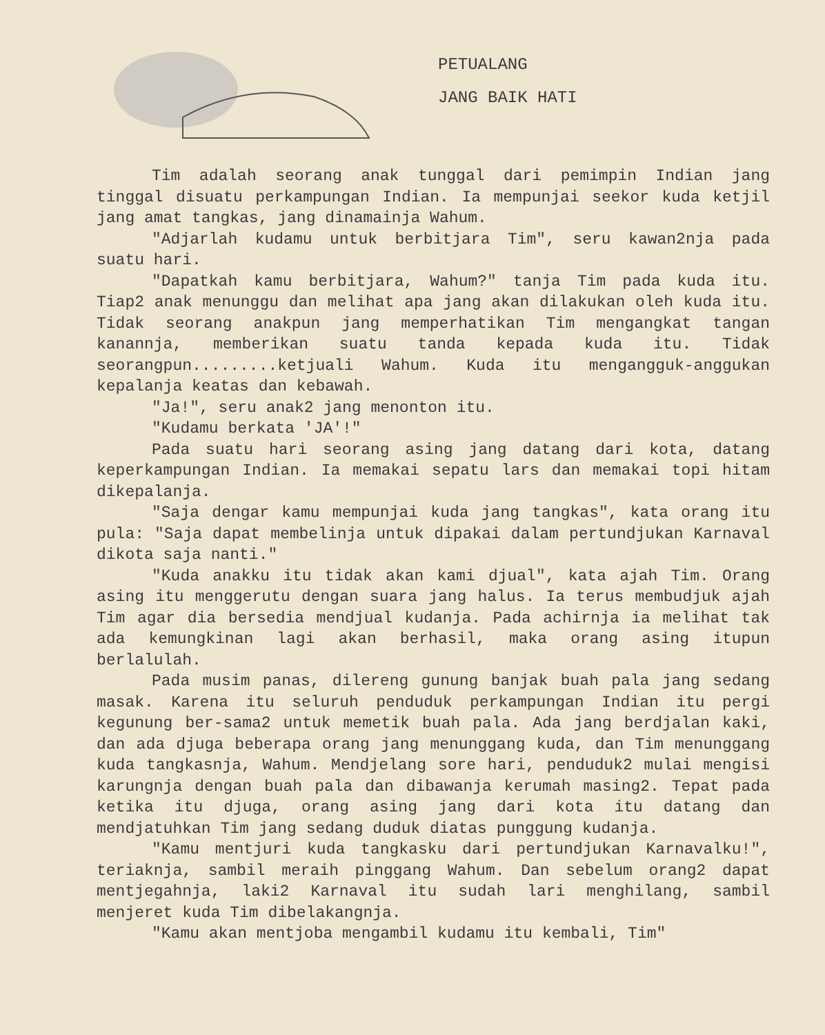PETUALANG
JANG BAIK HATI
Tim adalah seorang anak tunggal dari pemimpin Indian jang tinggal disuatu perkampungan Indian. Ia mempunjai seekor kuda ketjil jang amat tangkas, jang dinamainja Wahum.
"Adjarlah kudamu untuk berbitjara Tim", seru kawan2nja pada suatu hari.
"Dapatkah kamu berbitjara, Wahum?" tanja Tim pada kuda itu. Tiap2 anak menunggu dan melihat apa jang akan dilakukan oleh kuda itu. Tidak seorang anakpun jang memperhatikan Tim mengangkat tangan kanannja, memberikan suatu tanda kepada kuda itu. Tidak seorangpun.........ketjuali Wahum. Kuda itu mengangguk-anggukan kepalanja keatas dan kebawah.
"Ja!", seru anak2 jang menonton itu.
"Kudamu berkata 'JA'!"
Pada suatu hari seorang asing jang datang dari kota, datang keperkampungan Indian. Ia memakai sepatu lars dan memakai topi hitam dikepalanja.
"Saja dengar kamu mempunjai kuda jang tangkas", kata orang itu pula: "Saja dapat membelinja untuk dipakai dalam pertundjukan Karnaval dikota saja nanti."
"Kuda anakku itu tidak akan kami djual", kata ajah Tim. Orang asing itu menggerutu dengan suara jang halus. Ia terus membudjuk ajah Tim agar dia bersedia mendjual kudanja. Pada achirnja ia melihat tak ada kemungkinan lagi akan berhasil, maka orang asing itupun berlalulah.
Pada musim panas, dilereng gunung banjak buah pala jang sedang masak. Karena itu seluruh penduduk perkampungan Indian itu pergi kegunung ber-sama2 untuk memetik buah pala. Ada jang berdjalan kaki, dan ada djuga beberapa orang jang menunggang kuda, dan Tim menunggang kuda tangkasnja, Wahum. Mendjelang sore hari, penduduk2 mulai mengisi karungnja dengan buah pala dan dibawanja kerumah masing2. Tepat pada ketika itu djuga, orang asing jang dari kota itu datang dan mendjatuhkan Tim jang sedang duduk diatas punggung kudanja.
"Kamu mentjuri kuda tangkasku dari pertundjukan Karnavalku!", teriaknja, sambil meraih pinggang Wahum. Dan sebelum orang2 dapat mentjegahnja, laki2 Karnaval itu sudah lari menghilang, sambil menjeret kuda Tim dibelakangnja.
"Kamu akan mentjoba mengambil kudamu itu kembali, Tim"